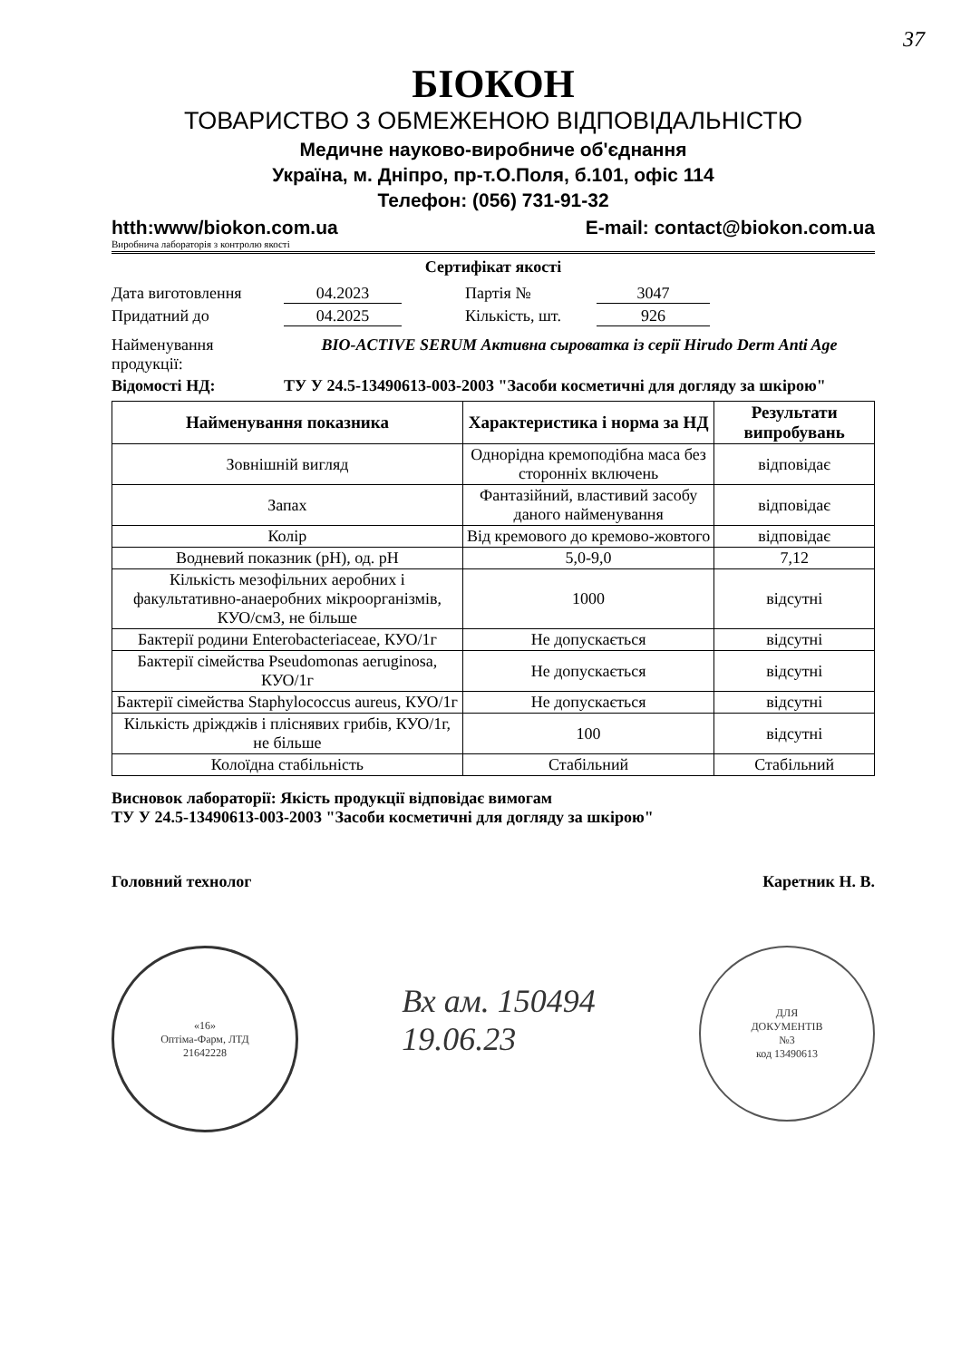37
БІОКОН
ТОВАРИСТВО З ОБМЕЖЕНОЮ ВІДПОВІДАЛЬНІСТЮ
Медичне науково-виробниче об'єднання
Україна, м. Дніпро, пр-т.О.Поля, б.101, офіс 114
Телефон: (056) 731-91-32
htth:www/biokon.com.ua E-mail: contact@biokon.com.ua
Виробнича лабораторія з контролю якості
Сертифікат якості
Дата виготовлення 04.2023 Партія № 3047
Придатний до 04.2025 Кількість, шт. 926
Найменування продукції: BIO-ACTIVE SERUM Активна сыроватка із серії Hirudo Derm Anti Age
Відомості НД: ТУ У 24.5-13490613-003-2003 "Засоби косметичні для догляду за шкірою"
| Найменування показника | Характеристика і норма за НД | Результати випробувань |
| --- | --- | --- |
| Зовнішній вигляд | Однорідна кремоподібна маса без сторонніх включень | відповідає |
| Запах | Фантазійний, властивий засобу даного найменування | відповідає |
| Колір | Від кремового до кремово-жовтого | відповідає |
| Водневий показник (pH), од. pH | 5,0-9,0 | 7,12 |
| Кількість мезофільних аеробних і факультативно-анаеробних мікроорганізмів, КУО/см3, не більше | 1000 | відсутні |
| Бактерії родини Enterobacteriaceae, КУО/1г | Не допускається | відсутні |
| Бактерії сімейства Pseudomonas aeruginosa, КУО/1г | Не допускається | відсутні |
| Бактерії сімейства Staphylococcus aureus, КУО/1г | Не допускається | відсутні |
| Кількість дріжджів і пліснявих грибів, КУО/1г, не більше | 100 | відсутні |
| Колоїдна стабільність | Стабільний | Стабільний |
Висновок лабораторії: Якість продукції відповідає вимогам
ТУ У 24.5-13490613-003-2003 "Засоби косметичні для догляду за шкірою"
Головний технолог Каретник Н. В.
«16»
Оптіма-Фарм, ЛТД
21642228
Вх ам. 150494
19.06.23
ДЛЯ
ДОКУМЕНТІВ
№3
код 13490613